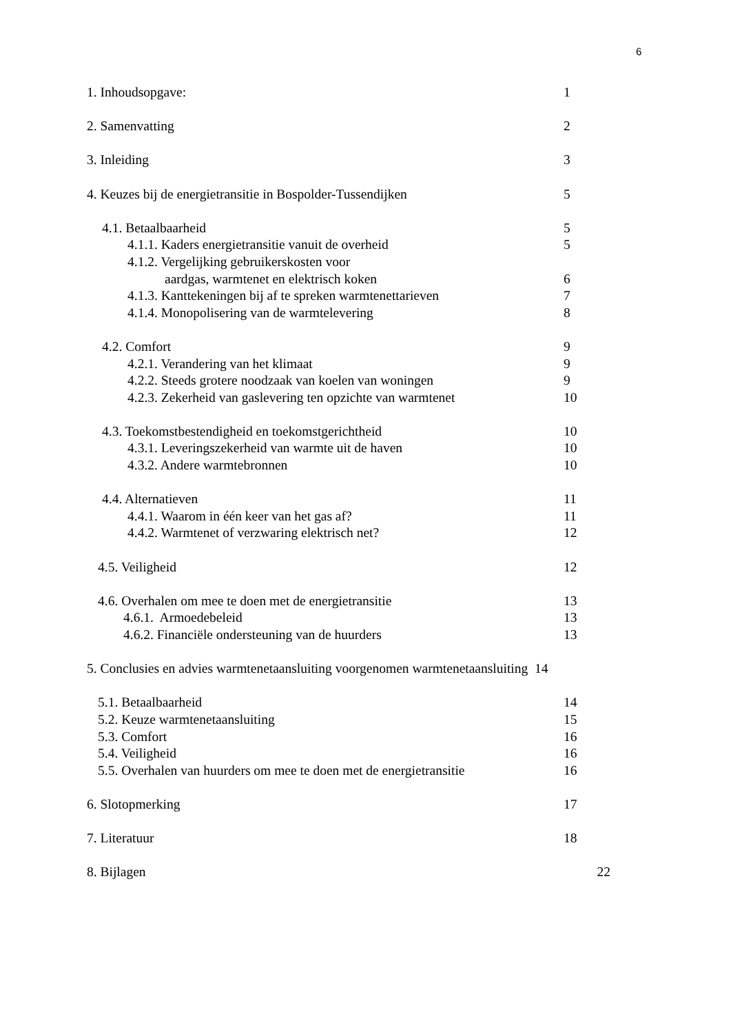6
1. Inhoudsopgave: 1
2. Samenvatting 2
3. Inleiding 3
4. Keuzes bij de energietransitie in Bospolder-Tussendijken 5
4.1. Betaalbaarheid 5
4.1.1. Kaders energietransitie vanuit de overheid 5
4.1.2. Vergelijking gebruikerskosten voor
aardgas, warmtenet en elektrisch koken 6
4.1.3. Kanttekeningen bij af te spreken warmtenettarieven 7
4.1.4. Monopolisering van de warmtelevering 8
4.2. Comfort 9
4.2.1. Verandering van het klimaat 9
4.2.2. Steeds grotere noodzaak van koelen van woningen 9
4.2.3. Zekerheid van gaslevering ten opzichte van warmtenet 10
4.3. Toekomstbestendigheid en toekomstgerichtheid 10
4.3.1. Leveringszekerheid van warmte uit de haven 10
4.3.2. Andere warmtebronnen 10
4.4. Alternatieven 11
4.4.1. Waarom in één keer van het gas af? 11
4.4.2. Warmtenet of verzwaring elektrisch net? 12
4.5. Veiligheid 12
4.6. Overhalen om mee te doen met de energietransitie 13
4.6.1. Armoedebeleid 13
4.6.2. Financiële ondersteuning van de huurders 13
5. Conclusies en advies warmtenetaansluiting voorgenomen warmtenetaansluiting 14
5.1. Betaalbaarheid 14
5.2. Keuze warmtenetaansluiting 15
5.3. Comfort 16
5.4. Veiligheid 16
5.5. Overhalen van huurders om mee te doen met de energietransitie 16
6. Slotopmerking 17
7. Literatuur 18
8. Bijlagen 22